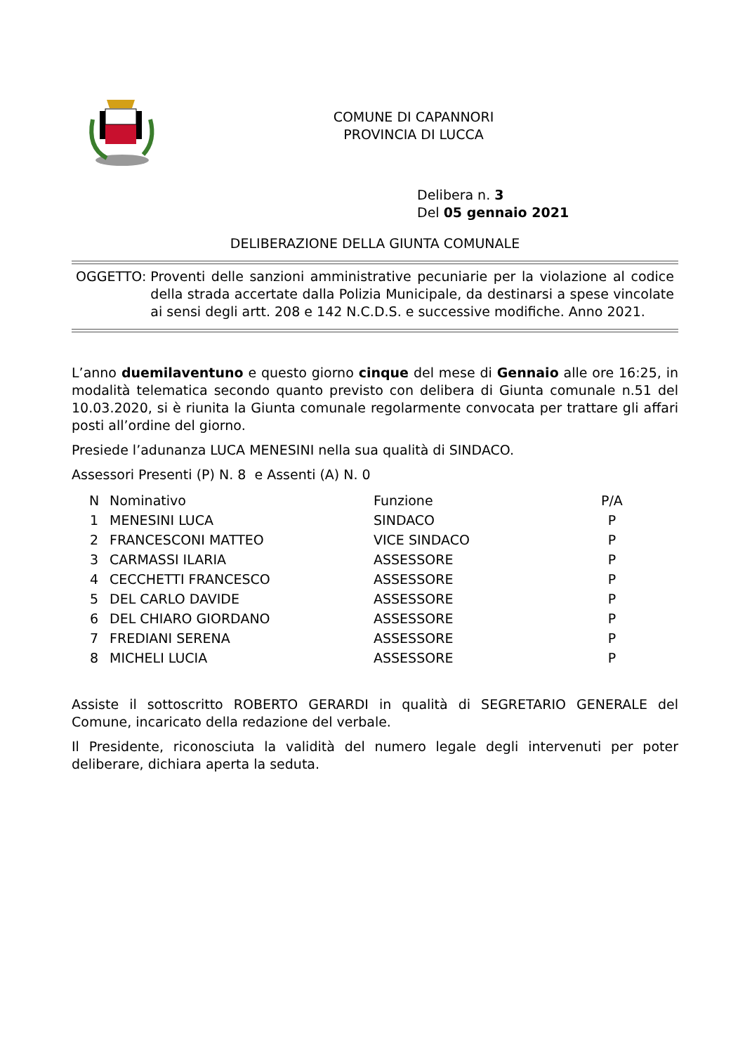COMUNE DI CAPANNORI
PROVINCIA DI LUCCA
Delibera n. 3
Del 05 gennaio 2021
DELIBERAZIONE DELLA GIUNTA COMUNALE
OGGETTO: Proventi delle sanzioni amministrative pecuniarie per la violazione al codice della strada accertate dalla Polizia Municipale, da destinarsi a spese vincolate ai sensi degli artt. 208 e 142 N.C.D.S. e successive modifiche. Anno 2021.
L’anno duemilaventuno e questo giorno cinque del mese di Gennaio alle ore 16:25, in modalità telematica secondo quanto previsto con delibera di Giunta comunale n.51 del 10.03.2020, si è riunita la Giunta comunale regolarmente convocata per trattare gli affari posti all’ordine del giorno.
Presiede l’adunanza LUCA MENESINI nella sua qualità di SINDACO.
Assessori Presenti (P) N. 8 e Assenti (A) N. 0
| N | Nominativo | Funzione | P/A |
| --- | --- | --- | --- |
| 1 | MENESINI LUCA | SINDACO | P |
| 2 | FRANCESCONI MATTEO | VICE SINDACO | P |
| 3 | CARMASSI ILARIA | ASSESSORE | P |
| 4 | CECCHETTI FRANCESCO | ASSESSORE | P |
| 5 | DEL CARLO DAVIDE | ASSESSORE | P |
| 6 | DEL CHIARO GIORDANO | ASSESSORE | P |
| 7 | FREDIANI SERENA | ASSESSORE | P |
| 8 | MICHELI LUCIA | ASSESSORE | P |
Assiste il sottoscritto ROBERTO GERARDI in qualità di SEGRETARIO GENERALE del Comune, incaricato della redazione del verbale.
Il Presidente, riconosciuta la validità del numero legale degli intervenuti per poter deliberare, dichiara aperta la seduta.